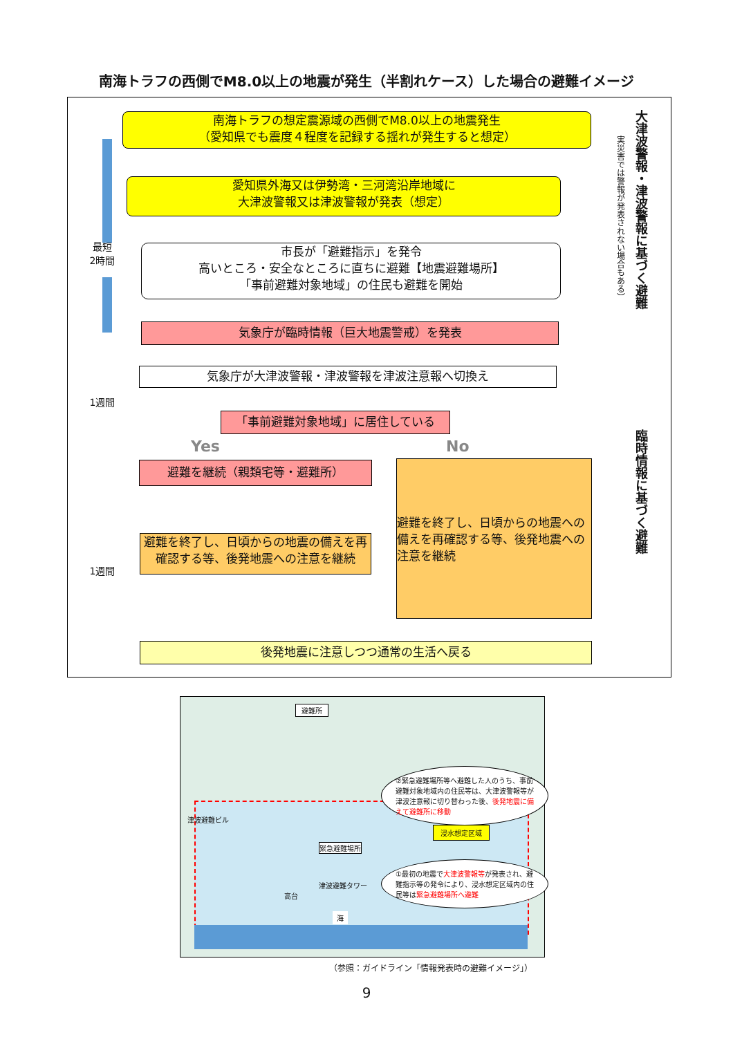南海トラフの西側でM8.0以上の地震が発生（半割れケース）した場合の避難イメージ
南海トラフの想定震源域の西側でM8.0以上の地震発生
（愛知県でも震度４程度を記録する揺れが発生すると想定）
愛知県外海又は伊勢湾・三河湾沿岸地域に
大津波警報又は津波警報が発表（想定）
市長が「避難指示」を発令
高いところ・安全なところに直ちに避難【地震避難場所】
「事前避難対象地域」の住民も避難を開始
気象庁が臨時情報（巨大地震警戒）を発表
気象庁が大津波警報・津波警報を津波注意報へ切換え
「事前避難対象地域」に居住している
Yes No
避難を継続（親類宅等・避難所）
避難を終了し、日頃からの地震への備えを再確認する等、後発地震への注意を継続
避難を終了し、日頃からの地震の備えを再確認する等、後発地震への注意を継続
後発地震に注意しつつ通常の生活へ戻る
最短
2時間
1週間
1週間
大津波警報・津波警報に基づく避難
実災害では警報が発表されない場合もある）
臨時情報に基づく避難
避難所
津波避難ビル
緊急避難場所
津波避難タワー
高台
海
②緊急避難場所等へ避難した人のうち、事前避難対象地域内の住民等は、大津波警報等が津波注意報に切り替わった後、後発地震に備えて避難所に移動
浸水想定区域
①最初の地震で大津波警報等が発表され、避難指示等の発令により、浸水想定区域内の住民等は緊急避難場所へ避難
（参照：ガイドライン「情報発表時の避難イメージ」）
9